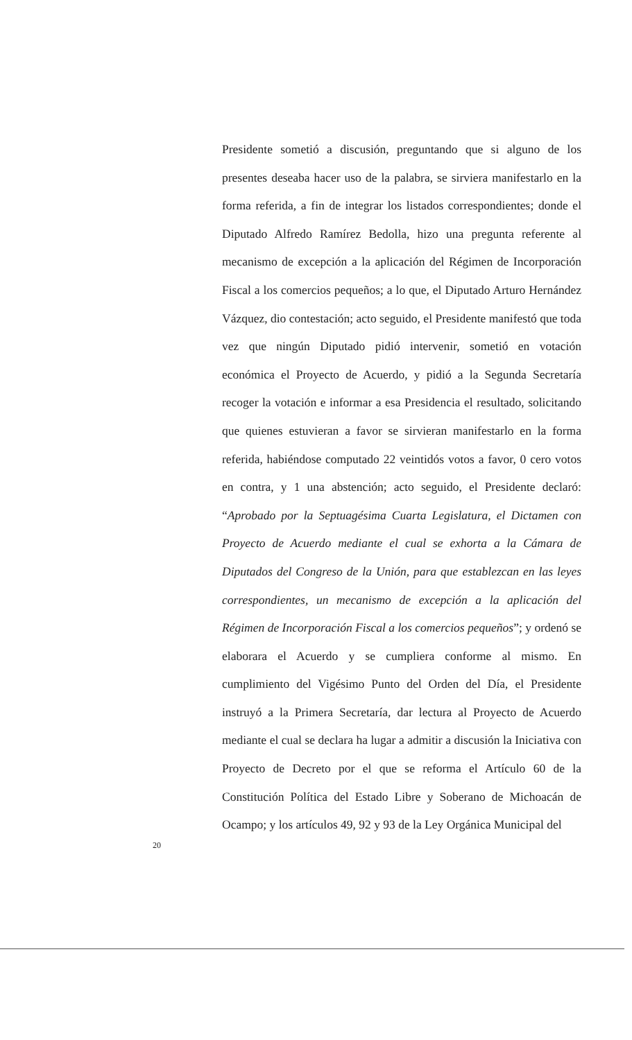Presidente sometió a discusión, preguntando que si alguno de los presentes deseaba hacer uso de la palabra, se sirviera manifestarlo en la forma referida, a fin de integrar los listados correspondientes; donde el Diputado Alfredo Ramírez Bedolla, hizo una pregunta referente al mecanismo de excepción a la aplicación del Régimen de Incorporación Fiscal a los comercios pequeños; a lo que, el Diputado Arturo Hernández Vázquez, dio contestación; acto seguido, el Presidente manifestó que toda vez que ningún Diputado pidió intervenir, sometió en votación económica el Proyecto de Acuerdo, y pidió a la Segunda Secretaría recoger la votación e informar a esa Presidencia el resultado, solicitando que quienes estuvieran a favor se sirvieran manifestarlo en la forma referida, habiéndose computado 22 veintidós votos a favor, 0 cero votos en contra, y 1 una abstención; acto seguido, el Presidente declaró: “Aprobado por la Septuagésima Cuarta Legislatura, el Dictamen con Proyecto de Acuerdo mediante el cual se exhorta a la Cámara de Diputados del Congreso de la Unión, para que establezcan en las leyes correspondientes, un mecanismo de excepción a la aplicación del Régimen de Incorporación Fiscal a los comercios pequeños”; y ordenó se elaborara el Acuerdo y se cumpliera conforme al mismo. En cumplimiento del Vigésimo Punto del Orden del Día, el Presidente instruyó a la Primera Secretaría, dar lectura al Proyecto de Acuerdo mediante el cual se declara ha lugar a admitir a discusión la Iniciativa con Proyecto de Decreto por el que se reforma el Artículo 60 de la Constitución Política del Estado Libre y Soberano de Michoacán de Ocampo; y los artículos 49, 92 y 93 de la Ley Orgánica Municipal del
20